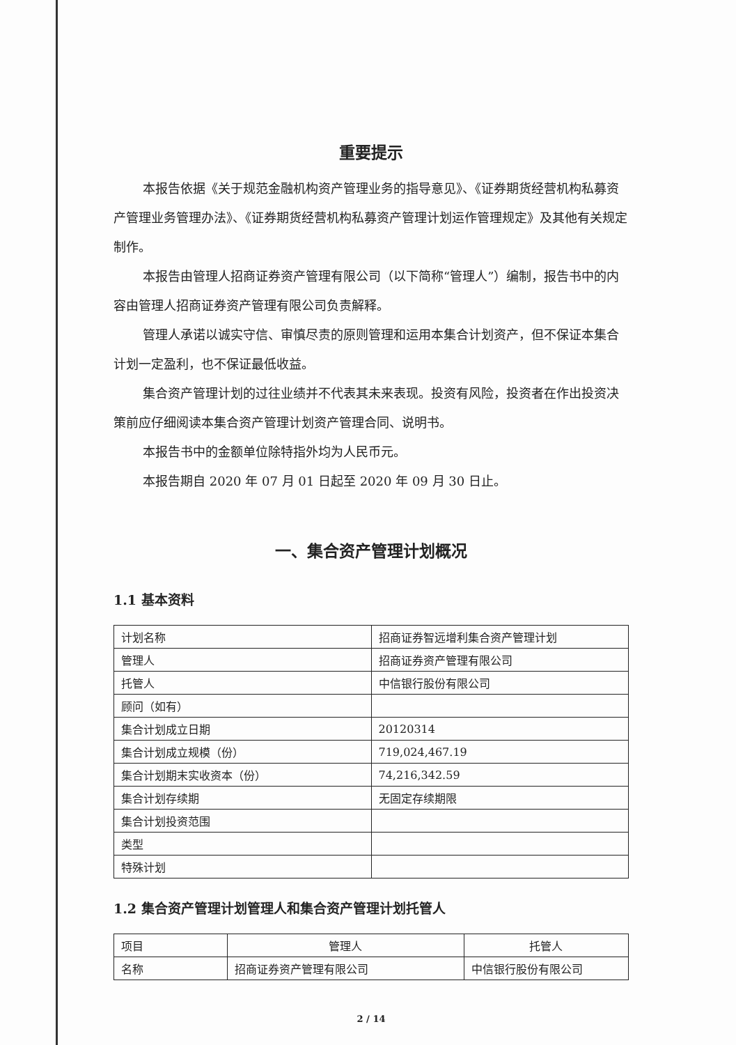重要提示
本报告依据《关于规范金融机构资产管理业务的指导意见》、《证券期货经营机构私募资产管理业务管理办法》、《证券期货经营机构私募资产管理计划运作管理规定》及其他有关规定制作。
本报告由管理人招商证券资产管理有限公司（以下简称“管理人”）编制，报告书中的内容由管理人招商证券资产管理有限公司负责解释。
管理人承诺以诚实守信、审慎尽责的原则管理和运用本集合计划资产，但不保证本集合计划一定盈利，也不保证最低收益。
集合资产管理计划的过往业绩并不代表其未来表现。投资有风险，投资者在作出投资决策前应仔细阅读本集合资产管理计划资产管理合同、说明书。
本报告书中的金额单位除特指外均为人民币元。
本报告期自 2020 年 07 月 01 日起至 2020 年 09 月 30 日止。
一、集合资产管理计划概况
1.1 基本资料
| 计划名称 | 招商证券智远增利集合资产管理计划 |
| 管理人 | 招商证券资产管理有限公司 |
| 托管人 | 中信银行股份有限公司 |
| 顾问（如有） | |
| 集合计划成立日期 | 20120314 |
| 集合计划成立规模（份） | 719,024,467.19 |
| 集合计划期末实收资本（份） | 74,216,342.59 |
| 集合计划存续期 | 无固定存续期限 |
| 集合计划投资范围 | |
| 类型 | |
| 特殊计划 | |
1.2 集合资产管理计划管理人和集合资产管理计划托管人
| 项目 | 管理人 | 托管人 |
| 名称 | 招商证券资产管理有限公司 | 中信银行股份有限公司 |
2 / 14